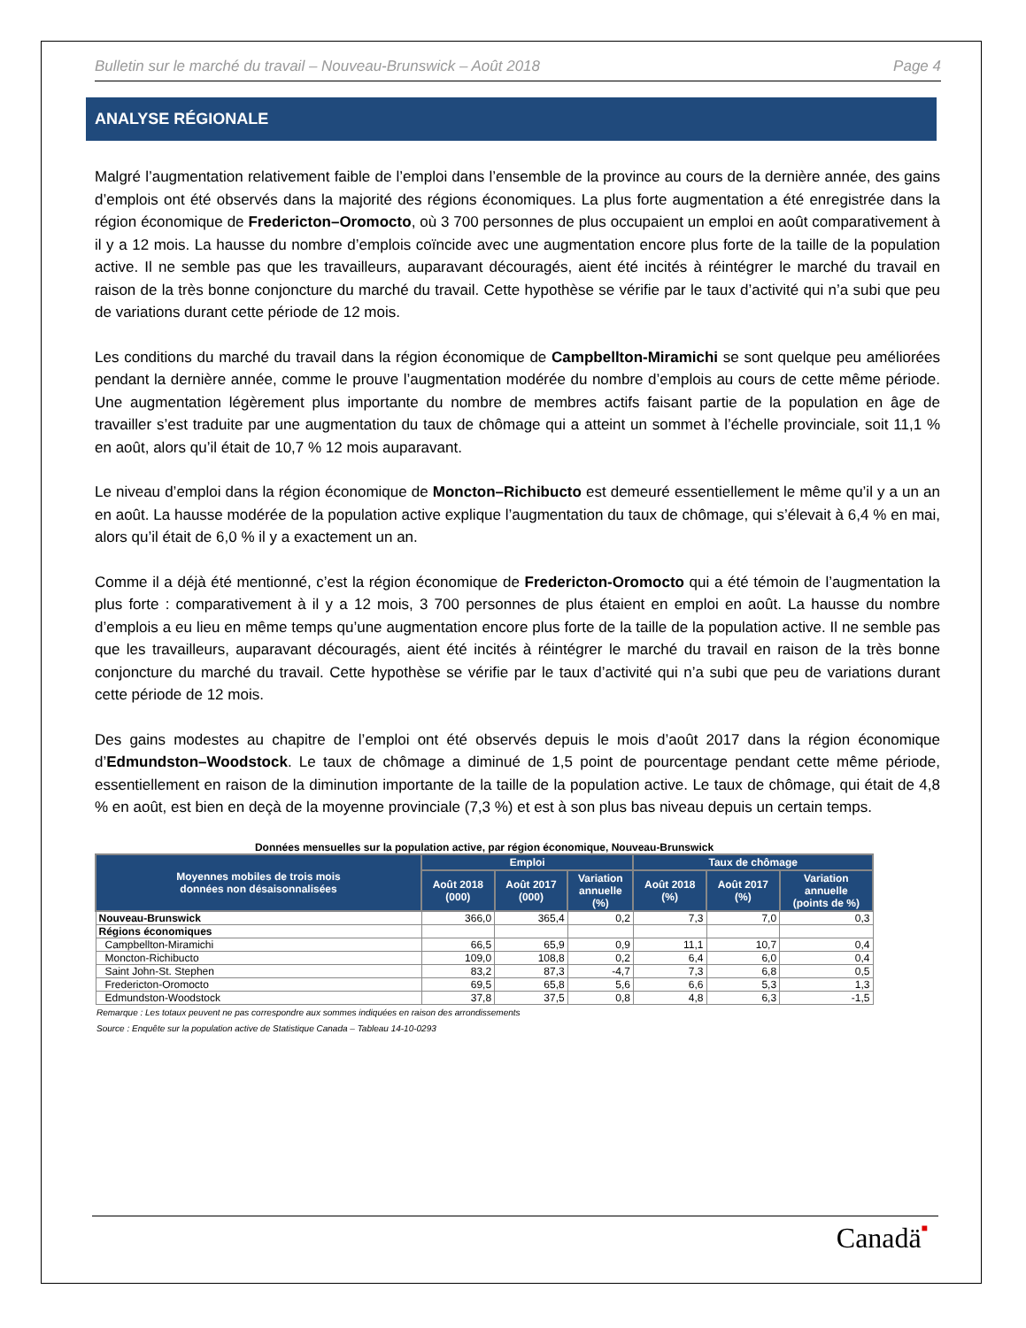Bulletin sur le marché du travail – Nouveau-Brunswick – Août 2018 Page 4
ANALYSE RÉGIONALE
Malgré l’augmentation relativement faible de l’emploi dans l’ensemble de la province au cours de la dernière année, des gains d’emplois ont été observés dans la majorité des régions économiques. La plus forte augmentation a été enregistrée dans la région économique de Fredericton–Oromocto, où 3 700 personnes de plus occupaient un emploi en août comparativement à il y a 12 mois. La hausse du nombre d’emplois coïncide avec une augmentation encore plus forte de la taille de la population active. Il ne semble pas que les travailleurs, auparavant découragés, aient été incités à réintégrer le marché du travail en raison de la très bonne conjoncture du marché du travail. Cette hypothèse se vérifie par le taux d’activité qui n’a subi que peu de variations durant cette période de 12 mois.
Les conditions du marché du travail dans la région économique de Campbellton-Miramichi se sont quelque peu améliorées pendant la dernière année, comme le prouve l’augmentation modérée du nombre d’emplois au cours de cette même période. Une augmentation légèrement plus importante du nombre de membres actifs faisant partie de la population en âge de travailler s’est traduite par une augmentation du taux de chômage qui a atteint un sommet à l’échelle provinciale, soit 11,1 % en août, alors qu’il était de 10,7 % 12 mois auparavant.
Le niveau d’emploi dans la région économique de Moncton–Richibucto est demeuré essentiellement le même qu’il y a un an en août. La hausse modérée de la population active explique l’augmentation du taux de chômage, qui s’élevait à 6,4 % en mai, alors qu’il était de 6,0 % il y a exactement un an.
Comme il a déjà été mentionné, c’est la région économique de Fredericton-Oromocto qui a été témoin de l’augmentation la plus forte : comparativement à il y a 12 mois, 3 700 personnes de plus étaient en emploi en août. La hausse du nombre d’emplois a eu lieu en même temps qu’une augmentation encore plus forte de la taille de la population active. Il ne semble pas que les travailleurs, auparavant découragés, aient été incités à réintégrer le marché du travail en raison de la très bonne conjoncture du marché du travail. Cette hypothèse se vérifie par le taux d’activité qui n’a subi que peu de variations durant cette période de 12 mois.
Des gains modestes au chapitre de l’emploi ont été observés depuis le mois d’août 2017 dans la région économique d’Edmundston–Woodstock. Le taux de chômage a diminué de 1,5 point de pourcentage pendant cette même période, essentiellement en raison de la diminution importante de la taille de la population active. Le taux de chômage, qui était de 4,8 % en août, est bien en deçà de la moyenne provinciale (7,3 %) et est à son plus bas niveau depuis un certain temps.
Données mensuelles sur la population active, par région économique, Nouveau-Brunswick
| Moyennes mobiles de trois mois données non désaisonnalisées | Emploi | | | Taux de chômage | | |
| --- | --- | --- | --- | --- | --- | --- |
| | Août 2018 (000) | Août 2017 (000) | Variation annuelle (%) | Août 2018 (%) | Août 2017 (%) | Variation annuelle (points de %) |
| Nouveau-Brunswick | 366,0 | 365,4 | 0,2 | 7,3 | 7,0 | 0,3 |
| Régions économiques | | | | | | |
| Campbellton-Miramichi | 66,5 | 65,9 | 0,9 | 11,1 | 10,7 | 0,4 |
| Moncton-Richibucto | 109,0 | 108,8 | 0,2 | 6,4 | 6,0 | 0,4 |
| Saint John-St. Stephen | 83,2 | 87,3 | -4,7 | 7,3 | 6,8 | 0,5 |
| Fredericton-Oromocto | 69,5 | 65,8 | 5,6 | 6,6 | 5,3 | 1,3 |
| Edmundston-Woodstock | 37,8 | 37,5 | 0,8 | 4,8 | 6,3 | -1,5 |
Remarque : Les totaux peuvent ne pas correspondre aux sommes indiquées en raison des arrondissements
Source : Enquête sur la population active de Statistique Canada – Tableau 14-10-0293
Canadä■